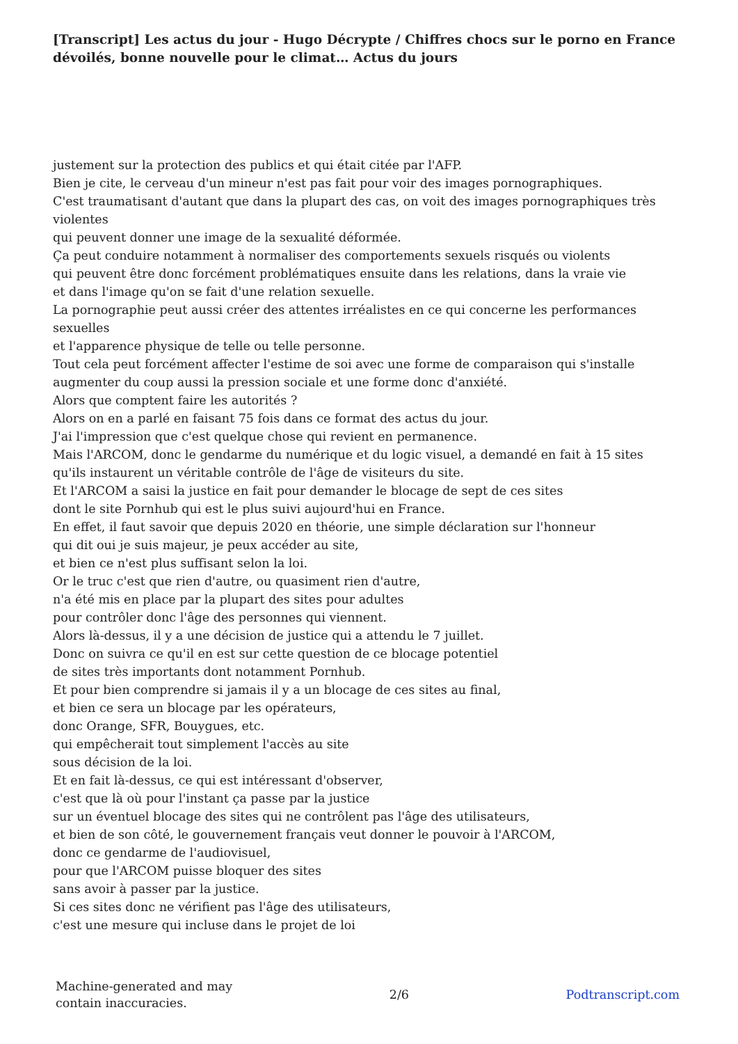[Transcript] Les actus du jour - Hugo Décrypte / Chiffres chocs sur le porno en France dévoilés, bonne nouvelle pour le climat… Actus du jours
justement sur la protection des publics et qui était citée par l'AFP.
Bien je cite, le cerveau d'un mineur n'est pas fait pour voir des images pornographiques.
C'est traumatisant d'autant que dans la plupart des cas, on voit des images pornographiques très violentes
qui peuvent donner une image de la sexualité déformée.
Ça peut conduire notamment à normaliser des comportements sexuels risqués ou violents
qui peuvent être donc forcément problématiques ensuite dans les relations, dans la vraie vie
et dans l'image qu'on se fait d'une relation sexuelle.
La pornographie peut aussi créer des attentes irréalistes en ce qui concerne les performances sexuelles
et l'apparence physique de telle ou telle personne.
Tout cela peut forcément affecter l'estime de soi avec une forme de comparaison qui s'installe
augmenter du coup aussi la pression sociale et une forme donc d'anxiété.
Alors que comptent faire les autorités ?
Alors on en a parlé en faisant 75 fois dans ce format des actus du jour.
J'ai l'impression que c'est quelque chose qui revient en permanence.
Mais l'ARCOM, donc le gendarme du numérique et du logic visuel, a demandé en fait à 15 sites
qu'ils instaurent un véritable contrôle de l'âge de visiteurs du site.
Et l'ARCOM a saisi la justice en fait pour demander le blocage de sept de ces sites
dont le site Pornhub qui est le plus suivi aujourd'hui en France.
En effet, il faut savoir que depuis 2020 en théorie, une simple déclaration sur l'honneur
qui dit oui je suis majeur, je peux accéder au site,
et bien ce n'est plus suffisant selon la loi.
Or le truc c'est que rien d'autre, ou quasiment rien d'autre,
n'a été mis en place par la plupart des sites pour adultes
pour contrôler donc l'âge des personnes qui viennent.
Alors là-dessus, il y a une décision de justice qui a attendu le 7 juillet.
Donc on suivra ce qu'il en est sur cette question de ce blocage potentiel
de sites très importants dont notamment Pornhub.
Et pour bien comprendre si jamais il y a un blocage de ces sites au final,
et bien ce sera un blocage par les opérateurs,
donc Orange, SFR, Bouygues, etc.
qui empêcherait tout simplement l'accès au site
sous décision de la loi.
Et en fait là-dessus, ce qui est intéressant d'observer,
c'est que là où pour l'instant ça passe par la justice
sur un éventuel blocage des sites qui ne contrôlent pas l'âge des utilisateurs,
et bien de son côté, le gouvernement français veut donner le pouvoir à l'ARCOM,
donc ce gendarme de l'audiovisuel,
pour que l'ARCOM puisse bloquer des sites
sans avoir à passer par la justice.
Si ces sites donc ne vérifient pas l'âge des utilisateurs,
c'est une mesure qui incluse dans le projet de loi
Machine-generated and may
contain inaccuracies.
2/6 Podtranscript.com